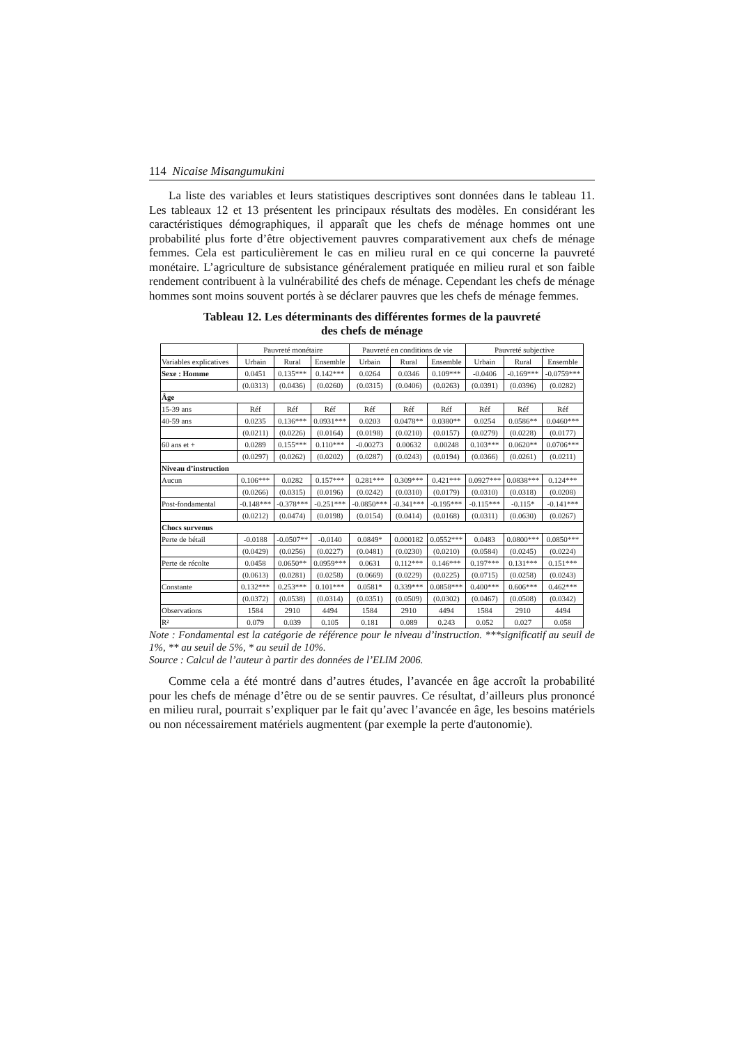114 Nicaise Misangumukini
La liste des variables et leurs statistiques descriptives sont données dans le tableau 11. Les tableaux 12 et 13 présentent les principaux résultats des modèles. En considérant les caractéristiques démographiques, il apparaît que les chefs de ménage hommes ont une probabilité plus forte d’être objectivement pauvres comparativement aux chefs de ménage femmes. Cela est particulièrement le cas en milieu rural en ce qui concerne la pauvreté monétaire. L’agriculture de subsistance généralement pratiquée en milieu rural et son faible rendement contribuent à la vulnérabilité des chefs de ménage. Cependant les chefs de ménage hommes sont moins souvent portés à se déclarer pauvres que les chefs de ménage femmes.
Tableau 12. Les déterminants des différentes formes de la pauvreté
des chefs de ménage
| | Pauvreté monétaire | | | Pauvreté en conditions de vie | | | Pauvreté subjective | | |
| --- | --- | --- | --- | --- | --- | --- | --- | --- | --- |
| Variables explicatives | Urbain | Rural | Ensemble | Urbain | Rural | Ensemble | Urbain | Rural | Ensemble |
| Sexe : Homme | 0.0451 | 0.135*** | 0.142*** | 0.0264 | 0.0346 | 0.109*** | -0.0406 | -0.169*** | -0.0759*** |
| | (0.0313) | (0.0436) | (0.0260) | (0.0315) | (0.0406) | (0.0263) | (0.0391) | (0.0396) | (0.0282) |
| Âge | | | | | | | | | |
| 15-39 ans | Réf | Réf | Réf | Réf | Réf | Réf | Réf | Réf | Réf |
| 40-59 ans | 0.0235 | 0.136*** | 0.0931*** | 0.0203 | 0.0478** | 0.0380** | 0.0254 | 0.0586** | 0.0460*** |
| | (0.0211) | (0.0226) | (0.0164) | (0.0198) | (0.0210) | (0.0157) | (0.0279) | (0.0228) | (0.0177) |
| 60 ans et + | 0.0289 | 0.155*** | 0.110*** | -0.00273 | 0.00632 | 0.00248 | 0.103*** | 0.0620** | 0.0706*** |
| | (0.0297) | (0.0262) | (0.0202) | (0.0287) | (0.0243) | (0.0194) | (0.0366) | (0.0261) | (0.0211) |
| Niveau d’instruction | | | | | | | | | |
| Aucun | 0.106*** | 0.0282 | 0.157*** | 0.281*** | 0.309*** | 0.421*** | 0.0927*** | 0.0838*** | 0.124*** |
| | (0.0266) | (0.0315) | (0.0196) | (0.0242) | (0.0310) | (0.0179) | (0.0310) | (0.0318) | (0.0208) |
| Post-fondamental | -0.148*** | -0.378*** | -0.251*** | -0.0850*** | -0.341*** | -0.195*** | -0.115*** | -0.115* | -0.141*** |
| | (0.0212) | (0.0474) | (0.0198) | (0.0154) | (0.0414) | (0.0168) | (0.0311) | (0.0630) | (0.0267) |
| Chocs survenus | | | | | | | | | |
| Perte de bétail | -0.0188 | -0.0507** | -0.0140 | 0.0849* | 0.000182 | 0.0552*** | 0.0483 | 0.0800*** | 0.0850*** |
| | (0.0429) | (0.0256) | (0.0227) | (0.0481) | (0.0230) | (0.0210) | (0.0584) | (0.0245) | (0.0224) |
| Perte de récolte | 0.0458 | 0.0650** | 0.0959*** | 0.0631 | 0.112*** | 0.146*** | 0.197*** | 0.131*** | 0.151*** |
| | (0.0613) | (0.0281) | (0.0258) | (0.0669) | (0.0229) | (0.0225) | (0.0715) | (0.0258) | (0.0243) |
| Constante | 0.132*** | 0.253*** | 0.101*** | 0.0581* | 0.339*** | 0.0858*** | 0.400*** | 0.606*** | 0.462*** |
| | (0.0372) | (0.0538) | (0.0314) | (0.0351) | (0.0509) | (0.0302) | (0.0467) | (0.0508) | (0.0342) |
| Observations | 1584 | 2910 | 4494 | 1584 | 2910 | 4494 | 1584 | 2910 | 4494 |
| R² | 0.079 | 0.039 | 0.105 | 0.181 | 0.089 | 0.243 | 0.052 | 0.027 | 0.058 |
Note : Fondamental est la catégorie de référence pour le niveau d’instruction. ***significatif au seuil de 1%, ** au seuil de 5%, * au seuil de 10%.
Source : Calcul de l’auteur à partir des données de l’ELIM 2006.
Comme cela a été montré dans d’autres études, l’avancée en âge accroît la probabilité pour les chefs de ménage d’être ou de se sentir pauvres. Ce résultat, d’ailleurs plus prononcé en milieu rural, pourrait s’expliquer par le fait qu’avec l’avancée en âge, les besoins matériels ou non nécessairement matériels augmentent (par exemple la perte d'autonomie).